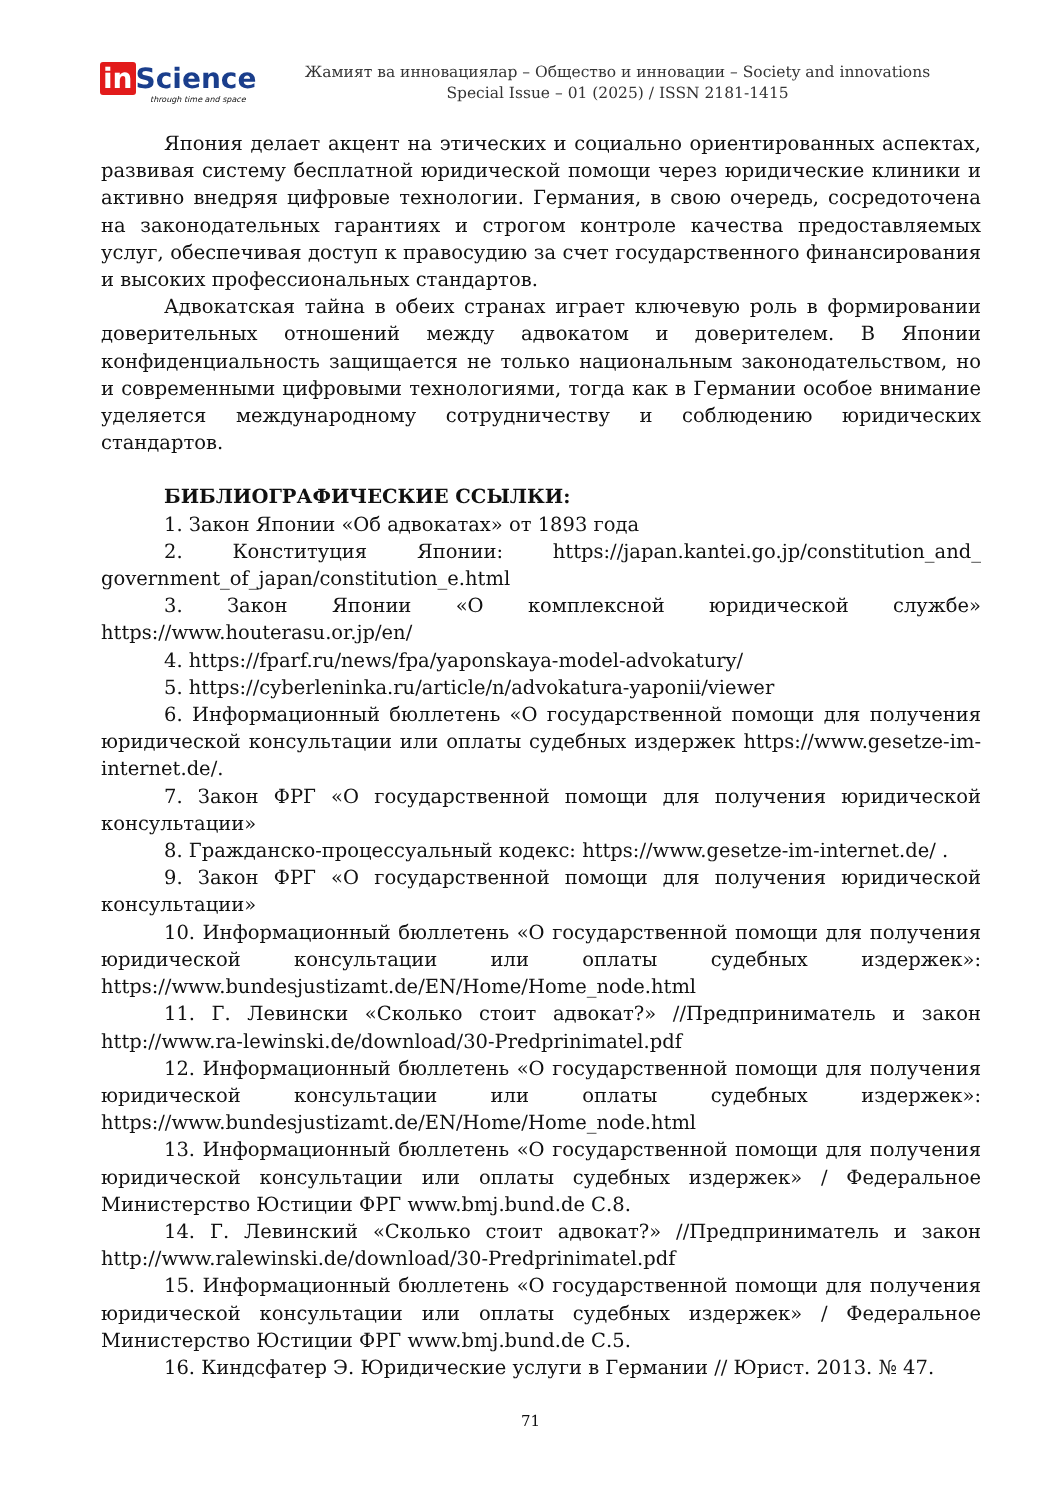in Science
through time and space
Жамият ва инновациялар – Общество и инновации – Society and innovations
Special Issue – 01 (2025) / ISSN 2181-1415
Япония делает акцент на этических и социально ориентированных аспектах, развивая систему бесплатной юридической помощи через юридические клиники и активно внедряя цифровые технологии. Германия, в свою очередь, сосредоточена на законодательных гарантиях и строгом контроле качества предоставляемых услуг, обеспечивая доступ к правосудию за счет государственного финансирования и высоких профессиональных стандартов.
Адвокатская тайна в обеих странах играет ключевую роль в формировании доверительных отношений между адвокатом и доверителем. В Японии конфиденциальность защищается не только национальным законодательством, но и современными цифровыми технологиями, тогда как в Германии особое внимание уделяется международному сотрудничеству и соблюдению юридических стандартов.
БИБЛИОГРАФИЧЕСКИЕ ССЫЛКИ:
1. Закон Японии «Об адвокатах» от 1893 года
2. Конституция Японии: https://japan.kantei.go.jp/constitution_and_ government_of_japan/constitution_e.html
3. Закон Японии «О комплексной юридической службе» https://www.houterasu.or.jp/en/
4. https://fparf.ru/news/fpa/yaponskaya-model-advokatury/
5. https://cyberleninka.ru/article/n/advokatura-yaponii/viewer
6. Информационный бюллетень «О государственной помощи для получения юридической консультации или оплаты судебных издержек https://www.gesetze-im-internet.de/.
7. Закон ФРГ «О государственной помощи для получения юридической консультации»
8. Гражданско-процессуальный кодекс: https://www.gesetze-im-internet.de/ .
9. Закон ФРГ «О государственной помощи для получения юридической консультации»
10. Информационный бюллетень «О государственной помощи для получения юридической консультации или оплаты судебных издержек»: https://www.bundesjustizamt.de/EN/Home/Home_node.html
11. Г. Левински «Сколько стоит адвокат?» //Предприниматель и закон http://www.ra-lewinski.de/download/30-Predprinimatel.pdf
12. Информационный бюллетень «О государственной помощи для получения юридической консультации или оплаты судебных издержек»: https://www.bundesjustizamt.de/EN/Home/Home_node.html
13. Информационный бюллетень «О государственной помощи для получения юридической консультации или оплаты судебных издержек» / Федеральное Министерство Юстиции ФРГ www.bmj.bund.de С.8.
14. Г. Левинский «Сколько стоит адвокат?» //Предприниматель и закон http://www.ralewinski.de/download/30-Predprinimatel.pdf
15. Информационный бюллетень «О государственной помощи для получения юридической консультации или оплаты судебных издержек» / Федеральное Министерство Юстиции ФРГ www.bmj.bund.de С.5.
16. Киндсфатер Э. Юридические услуги в Германии // Юрист. 2013. № 47.
71